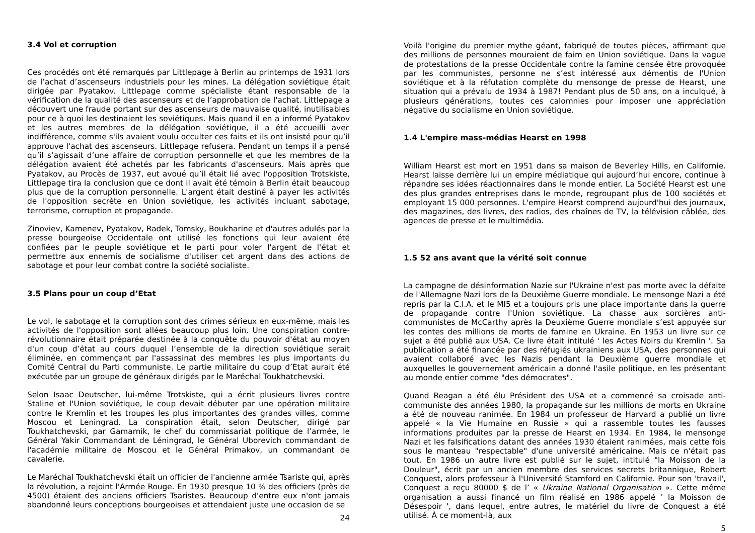3.4 Vol et corruption
Ces procédés ont été remarqués par Littlepage à Berlin au printemps de 1931 lors de l’achat d’ascenseurs industriels pour les mines. La délégation soviétique était dirigée par Pyatakov. Littlepage comme spécialiste étant responsable de la vérification de la qualité des ascenseurs et de l’approbation de l'achat. Littlepage a découvert une fraude portant sur des ascenseurs de mauvaise qualité, inutilisables pour ce à quoi les destinaient les soviétiques. Mais quand il en a informé Pyatakov et les autres membres de la délégation soviétique, il a été accueilli avec indifférence, comme s'ils avaient voulu occulter ces faits et ils ont insisté pour qu’il approuve l'achat des ascenseurs. Littlepage refusera. Pendant un temps il a pensé qu’il s’agissait d’une affaire de corruption personnelle et que les membres de la délégation avaient été achetés par les fabricants d'ascenseurs. Mais après que Pyatakov, au Procès de 1937, eut avoué qu’il était lié avec l'opposition Trotskiste, Littlepage tira la conclusion que ce dont il avait été témoin à Berlin était beaucoup plus que de la corruption personnelle. L'argent était destiné à payer les activités de l'opposition secrète en Union soviétique, les activités incluant sabotage, terrorisme, corruption et propagande.
Zinoviev, Kamenev, Pyatakov, Radek, Tomsky, Boukharine et d'autres adulés par la presse bourgeoise Occidentale ont utilisé les fonctions qui leur avaient été confiées par le peuple soviétique et le parti pour voler l'argent de l'état et permettre aux ennemis de socialisme d'utiliser cet argent dans des actions de sabotage et pour leur combat contre la société socialiste.
3.5 Plans pour un coup d’Etat
Le vol, le sabotage et la corruption sont des crimes sérieux en eux-même, mais les activités de l'opposition sont allées beaucoup plus loin. Une conspiration contre-révolutionnaire était préparée destinée à la conquête du pouvoir d'état au moyen d'un coup d’état au cours duquel l’ensemble de la direction soviétique serait éliminée, en commençant par l'assassinat des membres les plus importants du Comité Central du Parti communiste. Le partie militaire du coup d’Etat aurait été exécutée par un groupe de généraux dirigés par le Maréchal Toukhatchevski.
Selon Isaac Deutscher, lui-même Trotskiste, qui a écrit plusieurs livres contre Staline et l'Union soviétique, le coup devait débuter par une opération militaire contre le Kremlin et les troupes les plus importantes des grandes villes, comme Moscou et Leningrad. La conspiration était, selon Deutscher, dirigé par Toukhatchevski, par Gamarnik, le chef du commissariat politique de l’armée, le Général Yakir Commandant de Léningrad, le Général Uborevich commandant de l'académie militaire de Moscou et le Général Primakov, un commandant de cavalerie.
Le Maréchal Toukhatchevski était un officier de l'ancienne armée Tsariste qui, après la révolution, a rejoint l'Armée Rouge. En 1930 presque 10 % des officiers (près de 4500) étaient des anciens officiers Tsaristes. Beaucoup d'entre eux n'ont jamais abandonné leurs conceptions bourgeoises et attendaient juste une occasion de se
24
Voilà l'origine du premier mythe géant, fabriqué de toutes pièces, affirmant que des millions de personnes mouraient de faim en Union soviétique. Dans la vague de protestations de la presse Occidentale contre la famine censée être provoquée par les communistes, personne ne s’est intéressé aux démentis de l'Union soviétique et à la réfutation complète du mensonge de presse de Hearst, une situation qui a prévalu de 1934 à 1987! Pendant plus de 50 ans, on a inculqué, à plusieurs générations, toutes ces calomnies pour imposer une appréciation négative du socialisme en Union soviétique.
1.4 L'empire mass-médias Hearst en 1998
William Hearst est mort en 1951 dans sa maison de Beverley Hills, en Californie. Hearst laisse derrière lui un empire médiatique qui aujourd’hui encore, continue à répandre ses idées réactionnaires dans le monde entier. La Société Hearst est une des plus grandes entreprises dans le monde, regroupant plus de 100 sociétés et employant 15 000 personnes. L'empire Hearst comprend aujourd'hui des journaux, des magazines, des livres, des radios, des chaînes de TV, la télévision câblée, des agences de presse et le multimédia.
1.5 52 ans avant que la vérité soit connue
La campagne de désinformation Nazie sur l'Ukraine n'est pas morte avec la défaite de l'Allemagne Nazi lors de la Deuxième Guerre mondiale. Le mensonge Nazi a été repris par la C.I.A. et le MI5 et a toujours pris une place importante dans la guerre de propagande contre l'Union soviétique. La chasse aux sorcières anti-communistes de McCarthy après la Deuxième Guerre mondiale s’est appuyée sur les contes des millions de morts de famine en Ukraine. En 1953 un livre sur ce sujet a été publié aux USA. Ce livre était intitulé ' les Actes Noirs du Kremlin '. Sa publication a été financée par des réfugiés ukrainiens aux USA, des personnes qui avaient collaboré avec les Nazis pendant la Deuxième guerre mondiale et auxquelles le gouvernement américain a donné l'asile politique, en les présentant au monde entier comme "des démocrates".
Quand Reagan a été élu Président des USA et a commencé sa croisade anti-communiste des années 1980, la propagande sur les millions de morts en Ukraine a été de nouveau ranimée. En 1984 un professeur de Harvard a publié un livre appelé « la Vie Humaine en Russie » qui a rassemble toutes les fausses informations produites par la presse de Hearst en 1934. En 1984, le mensonge Nazi et les falsifications datant des années 1930 étaient ranimées, mais cette fois sous le manteau "respectable" d'une université américaine. Mais ce n'était pas tout. En 1986 un autre livre est publié sur le sujet, intitulé "la Moisson de la Douleur", écrit par un ancien membre des services secrets britannique, Robert Conquest, alors professeur à l'Université Stamford en Californie. Pour son 'travail', Conquest a reçu 80000 $ de l’ « Ukraine National Organisation ». Cette même organisation a aussi financé un film réalisé en 1986 appelé ' la Moisson de Désespoir ', dans lequel, entre autres, le matériel du livre de Conquest a été utilisé. À ce moment-là, aux
5